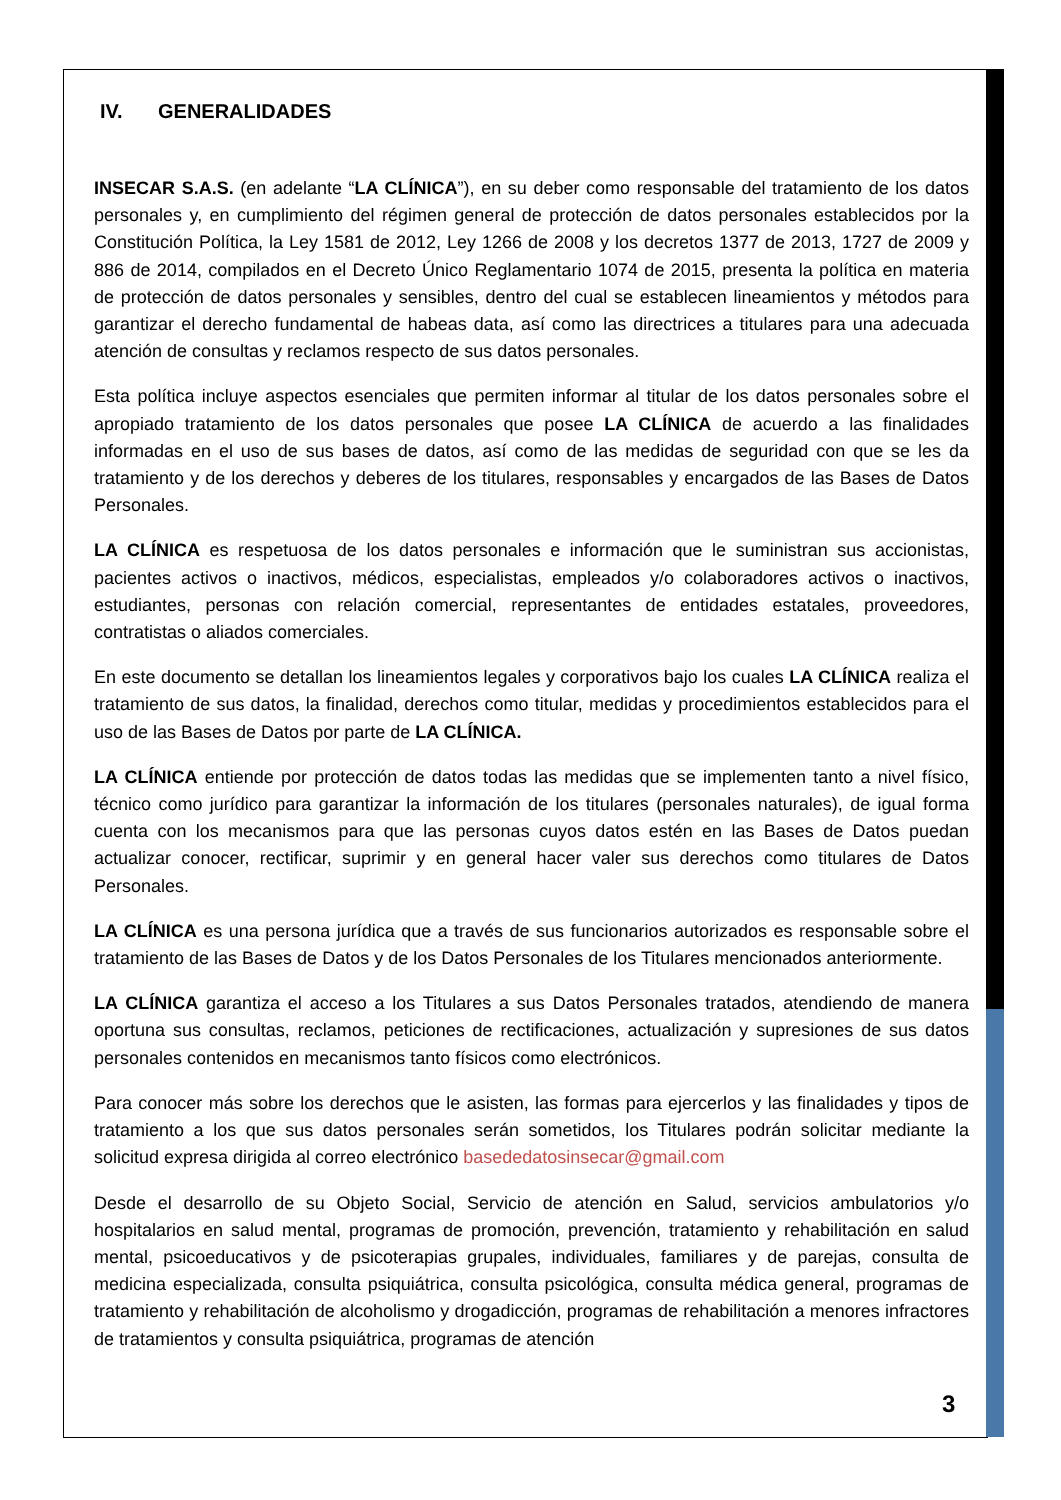IV. GENERALIDADES
INSECAR S.A.S. (en adelante “LA CLÍNICA”), en su deber como responsable del tratamiento de los datos personales y, en cumplimiento del régimen general de protección de datos personales establecidos por la Constitución Política, la Ley 1581 de 2012, Ley 1266 de 2008 y los decretos 1377 de 2013, 1727 de 2009 y 886 de 2014, compilados en el Decreto Único Reglamentario 1074 de 2015, presenta la política en materia de protección de datos personales y sensibles, dentro del cual se establecen lineamientos y métodos para garantizar el derecho fundamental de habeas data, así como las directrices a titulares para una adecuada atención de consultas y reclamos respecto de sus datos personales.
Esta política incluye aspectos esenciales que permiten informar al titular de los datos personales sobre el apropiado tratamiento de los datos personales que posee LA CLÍNICA de acuerdo a las finalidades informadas en el uso de sus bases de datos, así como de las medidas de seguridad con que se les da tratamiento y de los derechos y deberes de los titulares, responsables y encargados de las Bases de Datos Personales.
LA CLÍNICA es respetuosa de los datos personales e información que le suministran sus accionistas, pacientes activos o inactivos, médicos, especialistas, empleados y/o colaboradores activos o inactivos, estudiantes, personas con relación comercial, representantes de entidades estatales, proveedores, contratistas o aliados comerciales.
En este documento se detallan los lineamientos legales y corporativos bajo los cuales LA CLÍNICA realiza el tratamiento de sus datos, la finalidad, derechos como titular, medidas y procedimientos establecidos para el uso de las Bases de Datos por parte de LA CLÍNICA.
LA CLÍNICA entiende por protección de datos todas las medidas que se implementen tanto a nivel físico, técnico como jurídico para garantizar la información de los titulares (personales naturales), de igual forma cuenta con los mecanismos para que las personas cuyos datos estén en las Bases de Datos puedan actualizar conocer, rectificar, suprimir y en general hacer valer sus derechos como titulares de Datos Personales.
LA CLÍNICA es una persona jurídica que a través de sus funcionarios autorizados es responsable sobre el tratamiento de las Bases de Datos y de los Datos Personales de los Titulares mencionados anteriormente.
LA CLÍNICA garantiza el acceso a los Titulares a sus Datos Personales tratados, atendiendo de manera oportuna sus consultas, reclamos, peticiones de rectificaciones, actualización y supresiones de sus datos personales contenidos en mecanismos tanto físicos como electrónicos.
Para conocer más sobre los derechos que le asisten, las formas para ejercerlos y las finalidades y tipos de tratamiento a los que sus datos personales serán sometidos, los Titulares podrán solicitar mediante la solicitud expresa dirigida al correo electrónico basededatosinsecar@gmail.com
Desde el desarrollo de su Objeto Social, Servicio de atención en Salud, servicios ambulatorios y/o hospitalarios en salud mental, programas de promoción, prevención, tratamiento y rehabilitación en salud mental, psicoeducativos y de psicoterapias grupales, individuales, familiares y de parejas, consulta de medicina especializada, consulta psiquiátrica, consulta psicológica, consulta médica general, programas de tratamiento y rehabilitación de alcoholismo y drogadicción, programas de rehabilitación a menores infractores de tratamientos y consulta psiquiátrica, programas de atención
3